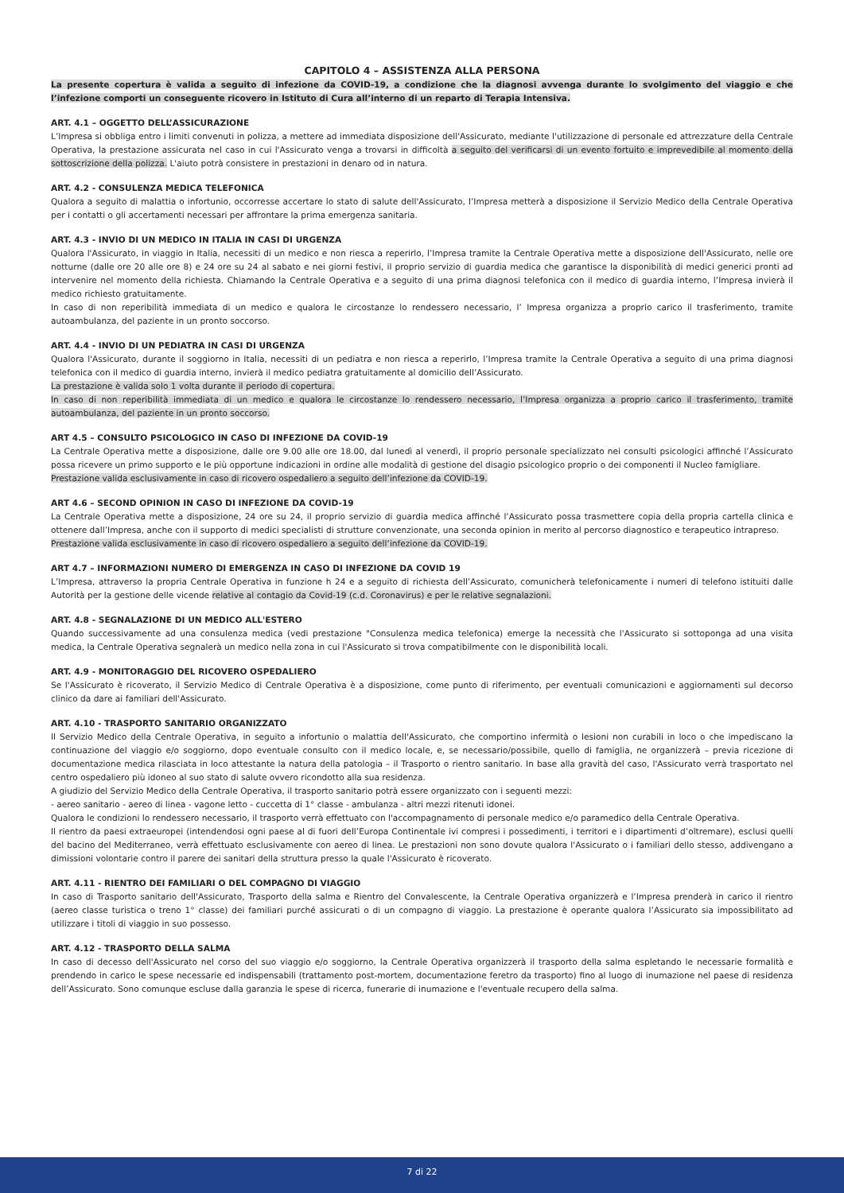CAPITOLO 4 – ASSISTENZA ALLA PERSONA
La presente copertura è valida a seguito di infezione da COVID-19, a condizione che la diagnosi avvenga durante lo svolgimento del viaggio e che l’infezione comporti un conseguente ricovero in Istituto di Cura all’interno di un reparto di Terapia Intensiva.
ART. 4.1 – OGGETTO DELL’ASSICURAZIONE
L’Impresa si obbliga entro i limiti convenuti in polizza, a mettere ad immediata disposizione dell'Assicurato, mediante l'utilizzazione di personale ed attrezzature della Centrale Operativa, la prestazione assicurata nel caso in cui l'Assicurato venga a trovarsi in difficoltà a seguito del verificarsi di un evento fortuito e imprevedibile al momento della sottoscrizione della polizza. L'aiuto potrà consistere in prestazioni in denaro od in natura.
ART. 4.2 - CONSULENZA MEDICA TELEFONICA
Qualora a seguito di malattia o infortunio, occorresse accertare lo stato di salute dell'Assicurato, l’Impresa metterà a disposizione il Servizio Medico della Centrale Operativa per i contatti o gli accertamenti necessari per affrontare la prima emergenza sanitaria.
ART. 4.3 - INVIO DI UN MEDICO IN ITALIA IN CASI DI URGENZA
Qualora l'Assicurato, in viaggio in Italia, necessiti di un medico e non riesca a reperirlo, l’Impresa tramite la Centrale Operativa mette a disposizione dell'Assicurato, nelle ore notturne (dalle ore 20 alle ore 8) e 24 ore su 24 al sabato e nei giorni festivi, il proprio servizio di guardia medica che garantisce la disponibilità di medici generici pronti ad intervenire nel momento della richiesta. Chiamando la Centrale Operativa e a seguito di una prima diagnosi telefonica con il medico di guardia interno, l’Impresa invierà il medico richiesto gratuitamente.
In caso di non reperibilità immediata di un medico e qualora le circostanze lo rendessero necessario, l’ Impresa organizza a proprio carico il trasferimento, tramite autoambulanza, del paziente in un pronto soccorso.
ART. 4.4 - INVIO DI UN PEDIATRA IN CASI DI URGENZA
Qualora l'Assicurato, durante il soggiorno in Italia, necessiti di un pediatra e non riesca a reperirlo, l’Impresa tramite la Centrale Operativa a seguito di una prima diagnosi telefonica con il medico di guardia interno, invierà il medico pediatra gratuitamente al domicilio dell’Assicurato.
La prestazione è valida solo 1 volta durante il periodo di copertura.
In caso di non reperibilità immediata di un medico e qualora le circostanze lo rendessero necessario, l’Impresa organizza a proprio carico il trasferimento, tramite autoambulanza, del paziente in un pronto soccorso.
ART 4.5 – CONSULTO PSICOLOGICO IN CASO DI INFEZIONE DA COVID-19
La Centrale Operativa mette a disposizione, dalle ore 9.00 alle ore 18.00, dal lunedì al venerdì, il proprio personale specializzato nei consulti psicologici affinché l’Assicurato possa ricevere un primo supporto e le più opportune indicazioni in ordine alle modalità di gestione del disagio psicologico proprio o dei componenti il Nucleo famigliare.
Prestazione valida esclusivamente in caso di ricovero ospedaliero a seguito dell’infezione da COVID-19.
ART 4.6 – SECOND OPINION IN CASO DI INFEZIONE DA COVID-19
La Centrale Operativa mette a disposizione, 24 ore su 24, il proprio servizio di guardia medica affinché l’Assicurato possa trasmettere copia della propria cartella clinica e ottenere dall’Impresa, anche con il supporto di medici specialisti di strutture convenzionate, una seconda opinion in merito al percorso diagnostico e terapeutico intrapreso.
Prestazione valida esclusivamente in caso di ricovero ospedaliero a seguito dell’infezione da COVID-19.
ART 4.7 – INFORMAZIONI NUMERO DI EMERGENZA IN CASO DI INFEZIONE DA COVID 19
L’Impresa, attraverso la propria Centrale Operativa in funzione h 24 e a seguito di richiesta dell’Assicurato, comunicherà telefonicamente i numeri di telefono istituiti dalle Autorità per la gestione delle vicende relative al contagio da Covid-19 (c.d. Coronavirus) e per le relative segnalazioni.
ART. 4.8 - SEGNALAZIONE DI UN MEDICO ALL'ESTERO
Quando successivamente ad una consulenza medica (vedi prestazione "Consulenza medica telefonica) emerge la necessità che l'Assicurato si sottoponga ad una visita medica, la Centrale Operativa segnalerà un medico nella zona in cui l'Assicurato si trova compatibilmente con le disponibilità locali.
ART. 4.9 - MONITORAGGIO DEL RICOVERO OSPEDALIERO
Se l'Assicurato è ricoverato, il Servizio Medico di Centrale Operativa è a disposizione, come punto di riferimento, per eventuali comunicazioni e aggiornamenti sul decorso clinico da dare ai familiari dell'Assicurato.
ART. 4.10 - TRASPORTO SANITARIO ORGANIZZATO
Il Servizio Medico della Centrale Operativa, in seguito a infortunio o malattia dell'Assicurato, che comportino infermità o lesioni non curabili in loco o che impediscano la continuazione del viaggio e/o soggiorno, dopo eventuale consulto con il medico locale, e, se necessario/possibile, quello di famiglia, ne organizzerà – previa ricezione di documentazione medica rilasciata in loco attestante la natura della patologia – il Trasporto o rientro sanitario. In base alla gravità del caso, l'Assicurato verrà trasportato nel centro ospedaliero più idoneo al suo stato di salute ovvero ricondotto alla sua residenza.
A giudizio del Servizio Medico della Centrale Operativa, il trasporto sanitario potrà essere organizzato con i seguenti mezzi:
- aereo sanitario - aereo di linea - vagone letto - cuccetta di 1° classe - ambulanza - altri mezzi ritenuti idonei.
Qualora le condizioni lo rendessero necessario, il trasporto verrà effettuato con l'accompagnamento di personale medico e/o paramedico della Centrale Operativa.
Il rientro da paesi extraeuropei (intendendosi ogni paese al di fuori dell’Europa Continentale ivi compresi i possedimenti, i territori e i dipartimenti d’oltremare), esclusi quelli del bacino del Mediterraneo, verrà effettuato esclusivamente con aereo di linea. Le prestazioni non sono dovute qualora l'Assicurato o i familiari dello stesso, addivengano a dimissioni volontarie contro il parere dei sanitari della struttura presso la quale l'Assicurato è ricoverato.
ART. 4.11 - RIENTRO DEI FAMILIARI O DEL COMPAGNO DI VIAGGIO
In caso di Trasporto sanitario dell'Assicurato, Trasporto della salma e Rientro del Convalescente, la Centrale Operativa organizzerà e l’Impresa prenderà in carico il rientro (aereo classe turistica o treno 1° classe) dei familiari purché assicurati o di un compagno di viaggio. La prestazione è operante qualora l’Assicurato sia impossibilitato ad utilizzare i titoli di viaggio in suo possesso.
ART. 4.12 - TRASPORTO DELLA SALMA
In caso di decesso dell'Assicurato nel corso del suo viaggio e/o soggiorno, la Centrale Operativa organizzerà il trasporto della salma espletando le necessarie formalità e prendendo in carico le spese necessarie ed indispensabili (trattamento post-mortem, documentazione feretro da trasporto) fino al luogo di inumazione nel paese di residenza dell’Assicurato. Sono comunque escluse dalla garanzia le spese di ricerca, funerarie di inumazione e l'eventuale recupero della salma.
7 di 22